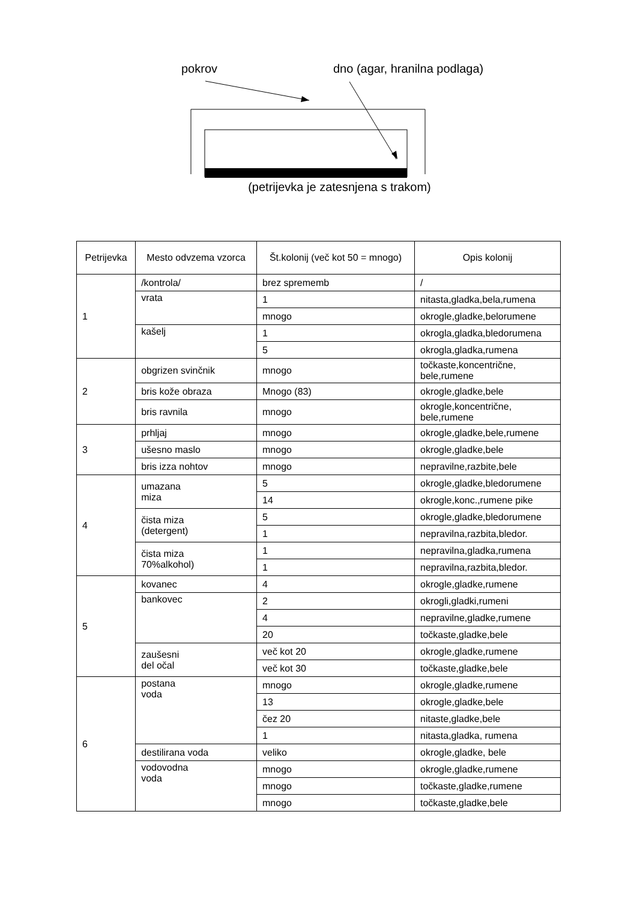pokrov dno (agar, hranilna podlaga)
(petrijevka je zatesnjena s trakom)
| Petrijevka | Mesto odvzema vzorca | Št.kolonij (več kot 50 = mnogo) | Opis kolonij |
| --- | --- | --- | --- |
| 1 | /kontrola/ | brez sprememb | / |
| | vrata | 1 | nitasta,gladka,bela,rumena |
| | | mnogo | okrogle,gladke,belorumene |
| | kašelj | 1 | okrogla,gladka,bledorumena |
| | | 5 | okrogla,gladka,rumena |
| 2 | obgrizen svinčnik | mnogo | točkaste,koncentrične, bele,rumene |
| | bris kože obraza | Mnogo (83) | okrogle,gladke,bele |
| | bris ravnila | mnogo | okrogle,koncentrične, bele,rumene |
| 3 | prhljaj | mnogo | okrogle,gladke,bele,rumene |
| | ušesno maslo | mnogo | okrogle,gladke,bele |
| | bris izza nohtov | mnogo | nepravilne,razbite,bele |
| 4 | umazana miza | 5 | okrogle,gladke,bledorumene |
| | | 14 | okrogle,konc.,rumene pike |
| | čista miza (detergent) | 5 | okrogle,gladke,bledorumene |
| | | 1 | nepravilna,razbita,bledor. |
| | čista miza 70%alkohol) | 1 | nepravilna,gladka,rumena |
| | | 1 | nepravilna,razbita,bledor. |
| 5 | kovanec | 4 | okrogle,gladke,rumene |
| | bankovec | 2 | okrogli,gladki,rumeni |
| | | 4 | nepravilne,gladke,rumene |
| | | 20 | točkaste,gladke,bele |
| | zaušesni del očal | več kot 20 | okrogle,gladke,rumene |
| | | več kot 30 | točkaste,gladke,bele |
| 6 | postana voda | mnogo | okrogle,gladke,rumene |
| | | 13 | okrogle,gladke,bele |
| | | čez 20 | nitaste,gladke,bele |
| | | 1 | nitasta,gladka, rumena |
| | destilirana voda | veliko | okrogle,gladke, bele |
| | vodovodna voda | mnogo | okrogle,gladke,rumene |
| | | mnogo | točkaste,gladke,rumene |
| | | mnogo | točkaste,gladke,bele |